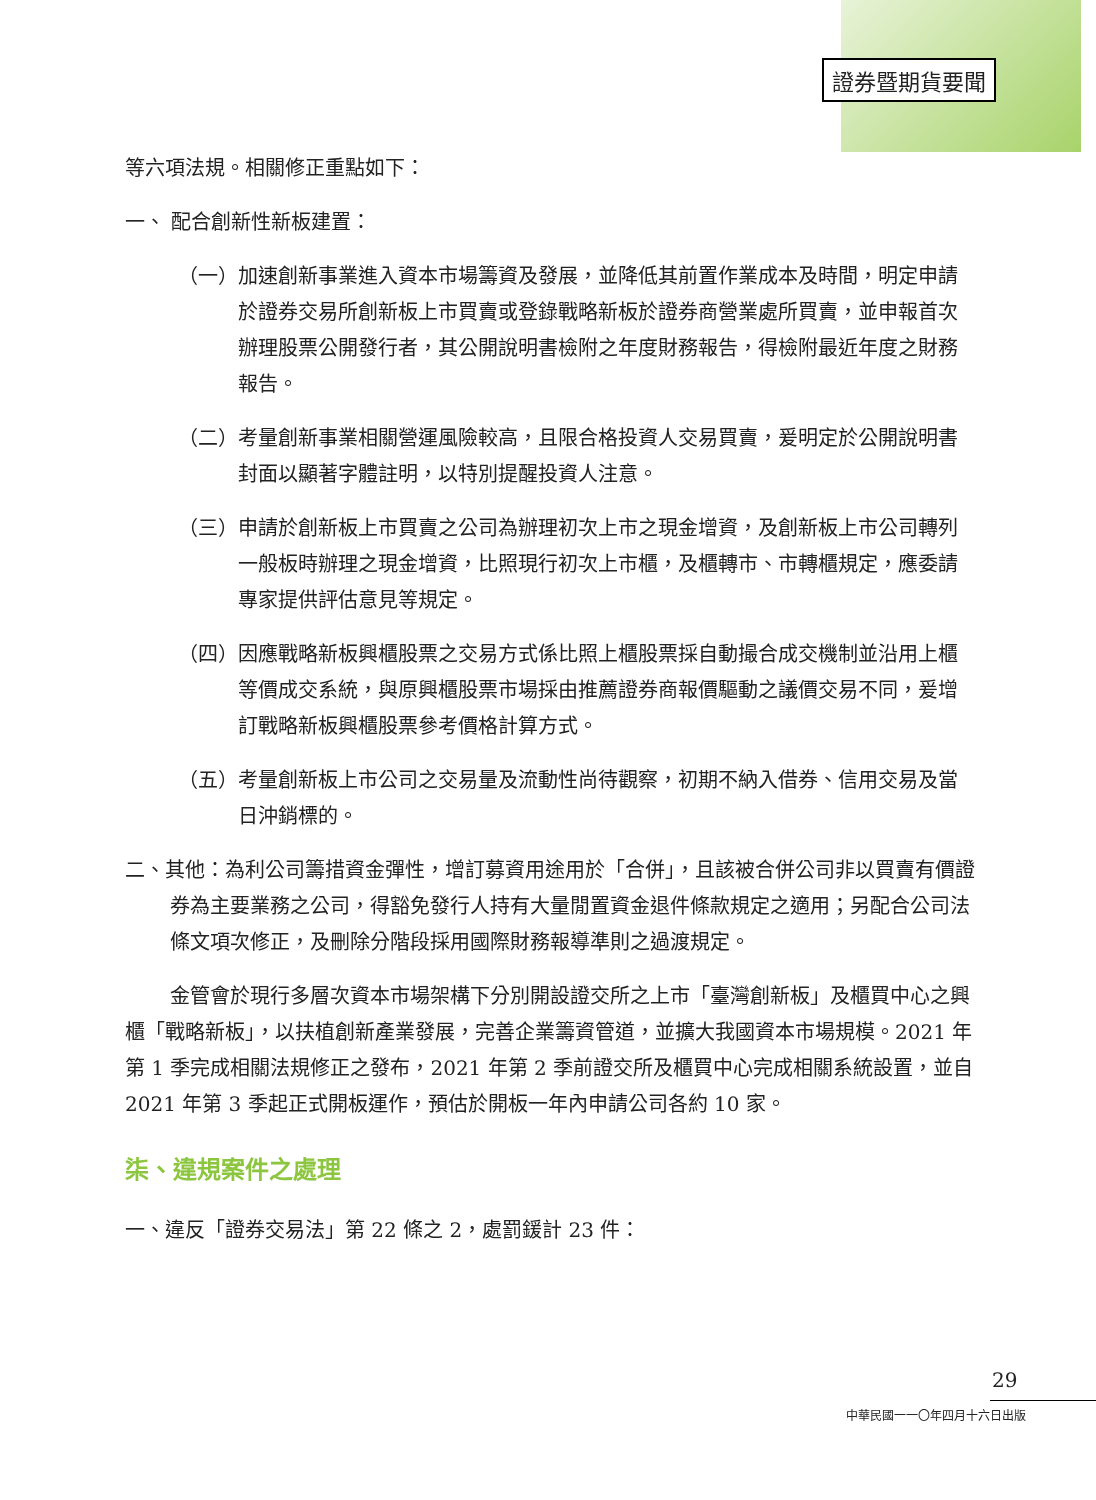證券暨期貨要聞
等六項法規。相關修正重點如下：
一、 配合創新性新板建置：
（一）加速創新事業進入資本市場籌資及發展，並降低其前置作業成本及時間，明定申請於證券交易所創新板上市買賣或登錄戰略新板於證券商營業處所買賣，並申報首次辦理股票公開發行者，其公開說明書檢附之年度財務報告，得檢附最近年度之財務報告。
（二）考量創新事業相關營運風險較高，且限合格投資人交易買賣，爰明定於公開說明書封面以顯著字體註明，以特別提醒投資人注意。
（三）申請於創新板上市買賣之公司為辦理初次上市之現金增資，及創新板上市公司轉列一般板時辦理之現金增資，比照現行初次上市櫃，及櫃轉市、市轉櫃規定，應委請專家提供評估意見等規定。
（四）因應戰略新板興櫃股票之交易方式係比照上櫃股票採自動撮合成交機制並沿用上櫃等價成交系統，與原興櫃股票市場採由推薦證券商報價驅動之議價交易不同，爰增訂戰略新板興櫃股票參考價格計算方式。
（五）考量創新板上市公司之交易量及流動性尚待觀察，初期不納入借券、信用交易及當日沖銷標的。
二、其他：為利公司籌措資金彈性，增訂募資用途用於「合併」，且該被合併公司非以買賣有價證券為主要業務之公司，得豁免發行人持有大量閒置資金退件條款規定之適用；另配合公司法條文項次修正，及刪除分階段採用國際財務報導準則之過渡規定。
金管會於現行多層次資本市場架構下分別開設證交所之上市「臺灣創新板」及櫃買中心之興櫃「戰略新板」，以扶植創新產業發展，完善企業籌資管道，並擴大我國資本市場規模。2021 年第 1 季完成相關法規修正之發布，2021 年第 2 季前證交所及櫃買中心完成相關系統設置，並自 2021 年第 3 季起正式開板運作，預估於開板一年內申請公司各約 10 家。
柒、違規案件之處理
一、違反「證券交易法」第 22 條之 2，處罰鍰計 23 件：
29
中華民國一一〇年四月十六日出版